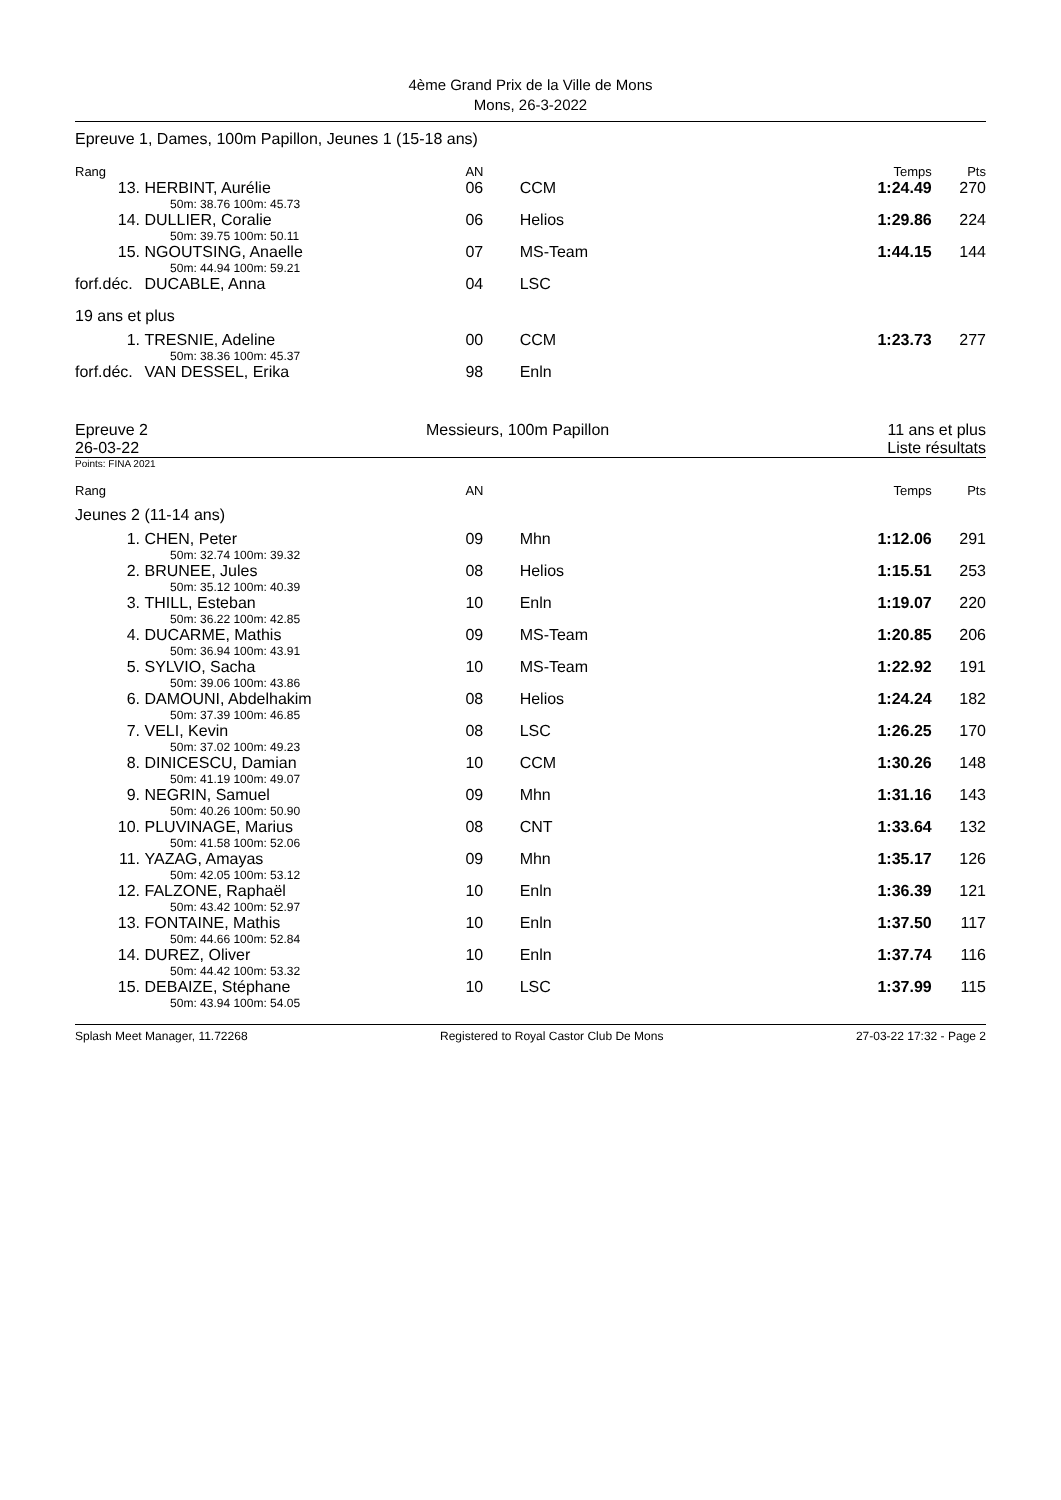4ème Grand Prix de la Ville de Mons
Mons, 26-3-2022
Epreuve 1, Dames, 100m Papillon, Jeunes 1 (15-18 ans)
| Rang | | AN | | Temps | Pts |
| --- | --- | --- | --- | --- | --- |
| 13. | HERBINT, Aurélie | 06 | CCM | 1:24.49 | 270 |
| | 50m: 38.76 100m: 45.73 | | | | |
| 14. | DULLIER, Coralie | 06 | Helios | 1:29.86 | 224 |
| | 50m: 39.75 100m: 50.11 | | | | |
| 15. | NGOUTSING, Anaelle | 07 | MS-Team | 1:44.15 | 144 |
| | 50m: 44.94 100m: 59.21 | | | | |
| forf.déc. | DUCABLE, Anna | 04 | LSC | | |
| 19 ans et plus | | | | | |
| 1. | TRESNIE, Adeline | 00 | CCM | 1:23.73 | 277 |
| | 50m: 38.36 100m: 45.37 | | | | |
| forf.déc. | VAN DESSEL, Erika | 98 | Enln | | |
Epreuve 2
26-03-22
Messieurs, 100m Papillon 11 ans et plus
Liste résultats
Points: FINA 2021
| Rang | | AN | | Temps | Pts |
| --- | --- | --- | --- | --- | --- |
| Jeunes 2 (11-14 ans) | | | | | |
| 1. | CHEN, Peter | 09 | Mhn | 1:12.06 | 291 |
| | 50m: 32.74 100m: 39.32 | | | | |
| 2. | BRUNEE, Jules | 08 | Helios | 1:15.51 | 253 |
| | 50m: 35.12 100m: 40.39 | | | | |
| 3. | THILL, Esteban | 10 | Enln | 1:19.07 | 220 |
| | 50m: 36.22 100m: 42.85 | | | | |
| 4. | DUCARME, Mathis | 09 | MS-Team | 1:20.85 | 206 |
| | 50m: 36.94 100m: 43.91 | | | | |
| 5. | SYLVIO, Sacha | 10 | MS-Team | 1:22.92 | 191 |
| | 50m: 39.06 100m: 43.86 | | | | |
| 6. | DAMOUNI, Abdelhakim | 08 | Helios | 1:24.24 | 182 |
| | 50m: 37.39 100m: 46.85 | | | | |
| 7. | VELI, Kevin | 08 | LSC | 1:26.25 | 170 |
| | 50m: 37.02 100m: 49.23 | | | | |
| 8. | DINICESCU, Damian | 10 | CCM | 1:30.26 | 148 |
| | 50m: 41.19 100m: 49.07 | | | | |
| 9. | NEGRIN, Samuel | 09 | Mhn | 1:31.16 | 143 |
| | 50m: 40.26 100m: 50.90 | | | | |
| 10. | PLUVINAGE, Marius | 08 | CNT | 1:33.64 | 132 |
| | 50m: 41.58 100m: 52.06 | | | | |
| 11. | YAZAG, Amayas | 09 | Mhn | 1:35.17 | 126 |
| | 50m: 42.05 100m: 53.12 | | | | |
| 12. | FALZONE, Raphaël | 10 | Enln | 1:36.39 | 121 |
| | 50m: 43.42 100m: 52.97 | | | | |
| 13. | FONTAINE, Mathis | 10 | Enln | 1:37.50 | 117 |
| | 50m: 44.66 100m: 52.84 | | | | |
| 14. | DUREZ, Oliver | 10 | Enln | 1:37.74 | 116 |
| | 50m: 44.42 100m: 53.32 | | | | |
| 15. | DEBAIZE, Stéphane | 10 | LSC | 1:37.99 | 115 |
| | 50m: 43.94 100m: 54.05 | | | | |
Splash Meet Manager, 11.72268 Registered to Royal Castor Club De Mons 27-03-22 17:32 - Page 2